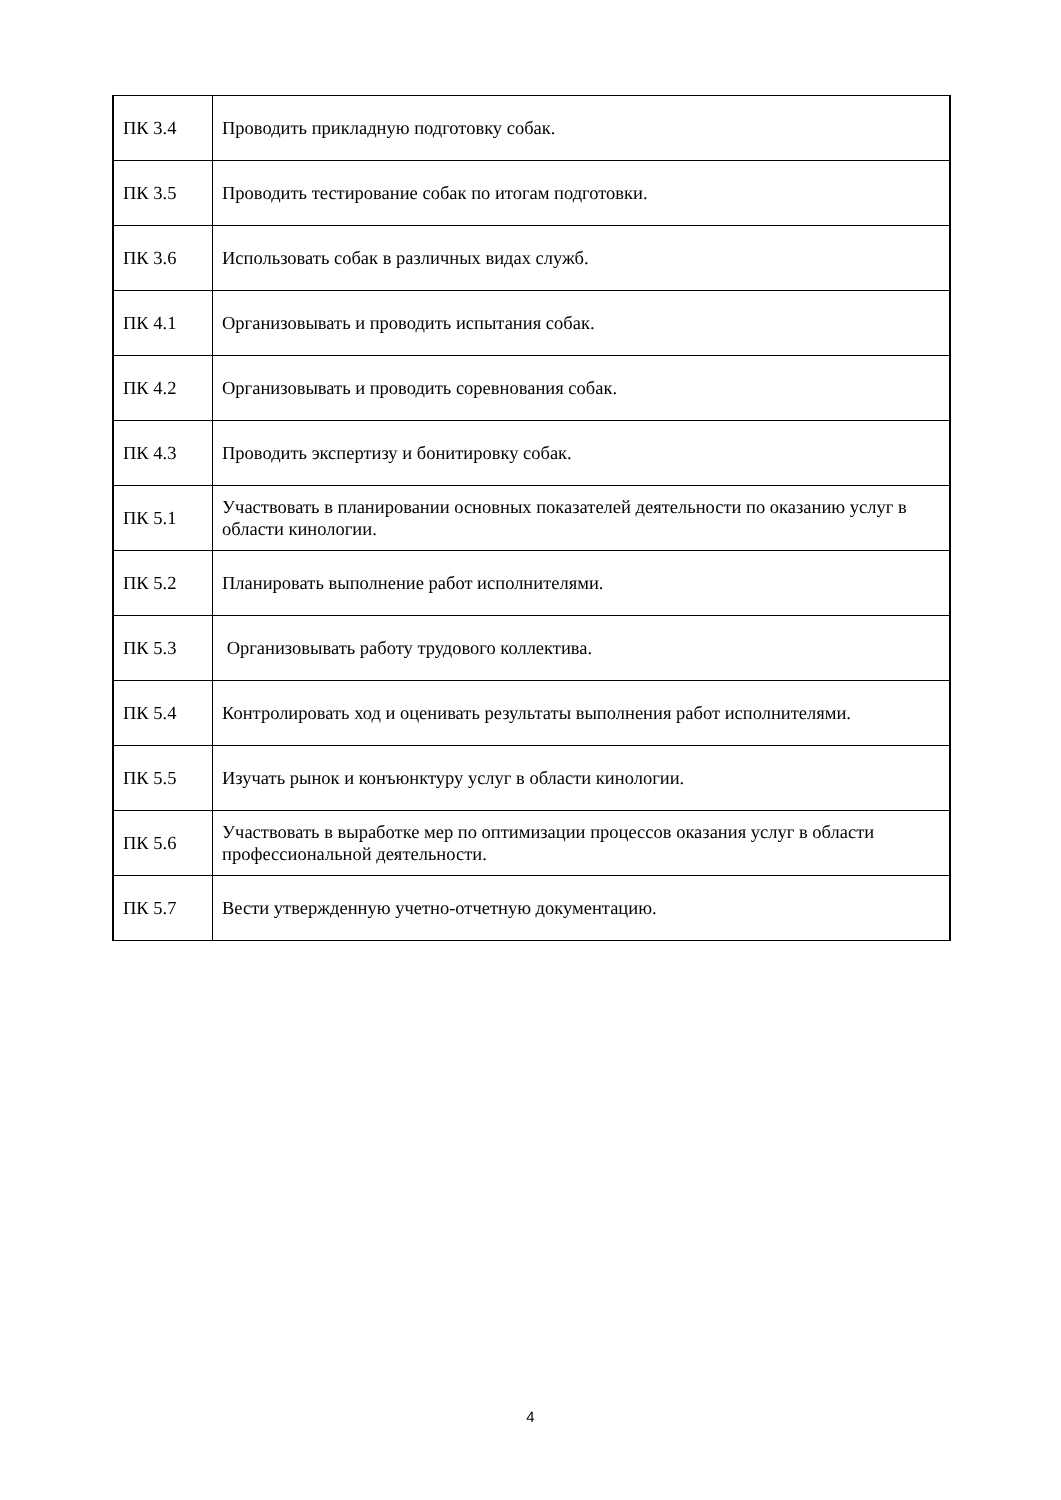| ПК 3.4 | Проводить прикладную подготовку собак. |
| ПК 3.5 | Проводить тестирование собак по итогам подготовки. |
| ПК 3.6 | Использовать собак в различных видах служб. |
| ПК 4.1 | Организовывать и проводить испытания собак. |
| ПК 4.2 | Организовывать и проводить соревнования собак. |
| ПК 4.3 | Проводить экспертизу и бонитировку собак. |
| ПК 5.1 | Участвовать в планировании основных показателей деятельности по оказанию услуг в области кинологии. |
| ПК 5.2 | Планировать выполнение работ исполнителями. |
| ПК 5.3 | Организовывать работу трудового коллектива. |
| ПК 5.4 | Контролировать ход и оценивать результаты выполнения работ исполнителями. |
| ПК 5.5 | Изучать рынок и конъюнктуру услуг в области кинологии. |
| ПК 5.6 | Участвовать в выработке мер по оптимизации процессов оказания услуг в области профессиональной деятельности. |
| ПК 5.7 | Вести утвержденную учетно-отчетную документацию. |
4